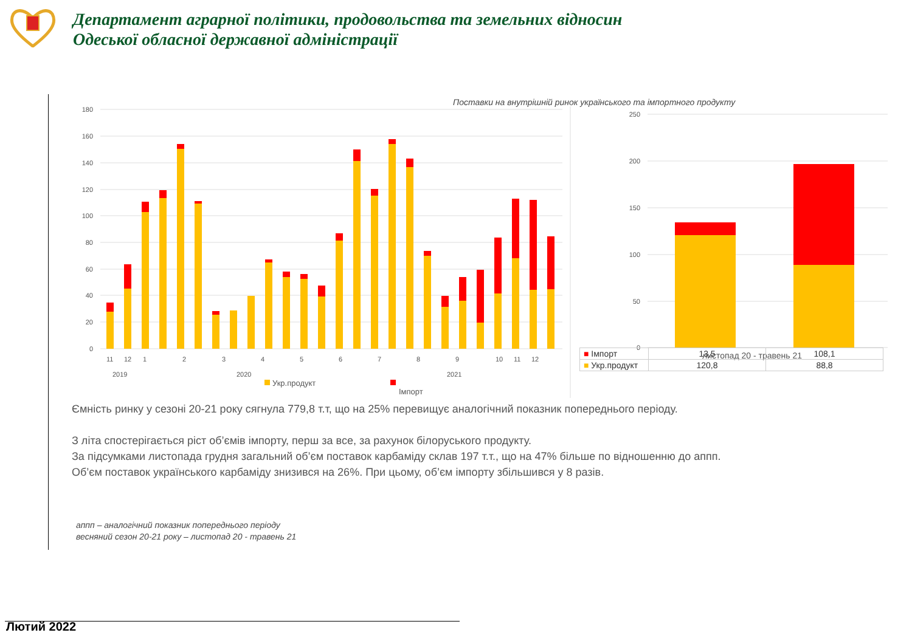Департамент аграрної політики, продовольства та земельних відносин
Одеської обласної державної адміністрації
Поставки на внутрішній ринок українського та імпортного продукту
180
160
140
120
100
80
60
40
20
0
250
200
150
100
50
0
11
12
1
2
3
4
5
6
7
8
9
10
11
12
2019
2020
2021
Укр.продукт
Імпорт
листопад 20 - травень 21
| ■ Імпорт | 13,5 | 108,1 |
| ■ Укр.продукт | 120,8 | 88,8 |
Ємність ринку у сезоні 20-21 року сягнула 779,8 т.т, що на 25% перевищує аналогічний показник попереднього періоду.
З літа спостерігається ріст об’ємів імпорту, перш за все, за рахунок білоруського продукту.
За підсумками листопада грудня загальний об’єм поставок карбаміду склав 197 т.т., що на 47% більше по відношенню до аппп.
Об’єм поставок українського карбаміду знизився на 26%. При цьому, об’єм імпорту збільшився у 8 разів.
аппп – аналогічний показник попереднього періоду
весняний сезон 20-21 року – листопад 20 - травень 21
Лютий 2022